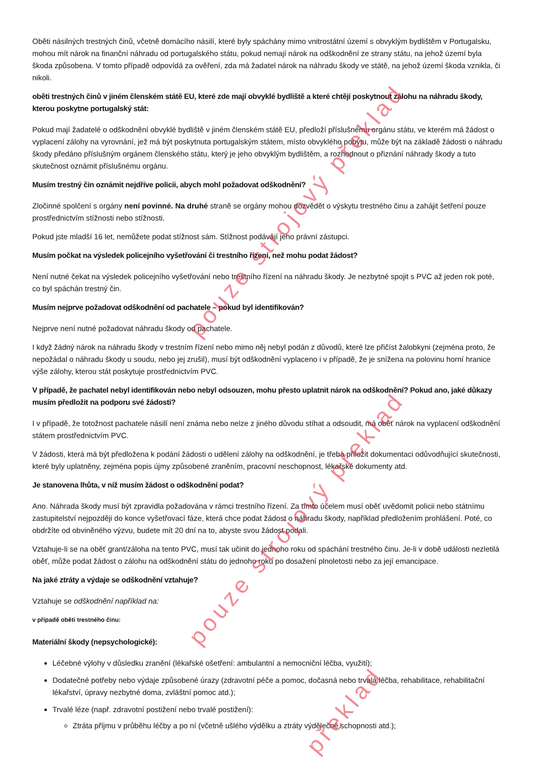Oběti násilných trestných činů, včetně domácího násilí, které byly spáchány mimo vnitrostátní území s obvyklým bydlištěm v Portugalsku, mohou mít nárok na finanční náhradu od portugalského státu, pokud nemají nárok na odškodnění ze strany státu, na jehož území byla škoda způsobena. V tomto případě odpovídá za ověření, zda má žadatel nárok na náhradu škody ve státě, na jehož území škoda vznikla, či nikoli.
oběti trestných činů v jiném členském státě EU, které zde mají obvyklé bydliště a které chtějí poskytnout zálohu na náhradu škody, kterou poskytne portugalský stát:
Pokud mají žadatelé o odškodnění obvyklé bydliště v jiném členském státě EU, předloží příslušnému orgánu státu, ve kterém má žádost o vyplacení zálohy na vyrovnání, jež má být poskytnuta portugalským státem, místo obvyklého pobytu, může být na základě žádosti o náhradu škody předáno příslušným orgánem členského státu, který je jeho obvyklým bydlištěm, a rozhodnout o přiznání náhrady škody a tuto skutečnost oznámit příslušnému orgánu.
Musím trestný čin oznámit nejdříve policii, abych mohl požadovat odškodnění?
Zločinné spolčení s orgány není povinné. Na druhé straně se orgány mohou dozvědět o výskytu trestného činu a zahájit šetření pouze prostřednictvím stížnosti nebo stížnosti.
Pokud jste mladší 16 let, nemůžete podat stížnost sám. Stížnost podávají jeho právní zástupci.
Musím počkat na výsledek policejního vyšetřování či trestního řízení, než mohu podat žádost?
Není nutné čekat na výsledek policejního vyšetřování nebo trestního řízení na náhradu škody. Je nezbytné spojit s PVC až jeden rok poté, co byl spáchán trestný čin.
Musím nejprve požadovat odškodnění od pachatele – pokud byl identifikován?
Nejprve není nutné požadovat náhradu škody od pachatele.
I když žádný nárok na náhradu škody v trestním řízení nebo mimo něj nebyl podán z důvodů, které lze přičíst žalobkyni (zejména proto, že nepožádal o náhradu škody u soudu, nebo jej zrušil), musí být odškodnění vyplaceno i v případě, že je snížena na polovinu horní hranice výše zálohy, kterou stát poskytuje prostřednictvím PVC.
V případě, že pachatel nebyl identifikován nebo nebyl odsouzen, mohu přesto uplatnit nárok na odškodnění? Pokud ano, jaké důkazy musím předložit na podporu své žádosti?
I v případě, že totožnost pachatele násilí není známa nebo nelze z jiného důvodu stíhat a odsoudit, má oběť nárok na vyplacení odškodnění státem prostřednictvím PVC.
V žádosti, která má být předložena k podání žádosti o udělení zálohy na odškodnění, je třeba přiložit dokumentaci odůvodňující skutečnosti, které byly uplatněny, zejména popis újmy způsobené zraněním, pracovní neschopnost, lékařské dokumenty atd.
Je stanovena lhůta, v níž musím žádost o odškodnění podat?
Ano. Náhrada škody musí být zpravidla požadována v rámci trestního řízení. Za tímto účelem musí oběť uvědomit policii nebo státnímu zastupitelství nejpozději do konce vyšetřovací fáze, která chce podat žádost o náhradu škody, například předložením prohlášení. Poté, co obdržíte od obviněného výzvu, budete mít 20 dní na to, abyste svou žádost podali.
Vztahuje-li se na oběť grant/záloha na tento PVC, musí tak učinit do jednoho roku od spáchání trestného činu. Je-li v době události nezletilá oběť, může podat žádost o zálohu na odškodnění státu do jednoho roku po dosažení plnoletosti nebo za její emancipace.
Na jaké ztráty a výdaje se odškodnění vztahuje?
Vztahuje se odškodnění například na:
v případě oběti trestného činu:
Materiální škody (nepsychologické):
Léčebné výlohy v důsledku zranění (lékařské ošetření: ambulantní a nemocniční léčba, využití);
Dodatečné potřeby nebo výdaje způsobené úrazy (zdravotní péče a pomoc, dočasná nebo trvalá léčba, rehabilitace, rehabilitační lékařství, úpravy nezbytné doma, zvláštní pomoc atd.);
Trvalé léze (např. zdravotní postižení nebo trvalé postižení):
Ztráta příjmu v průběhu léčby a po ní (včetně ušlého výdělku a ztráty výdělečné schopnosti atd.);
pouze strojový překlad
pouze strojový překlad
překlad